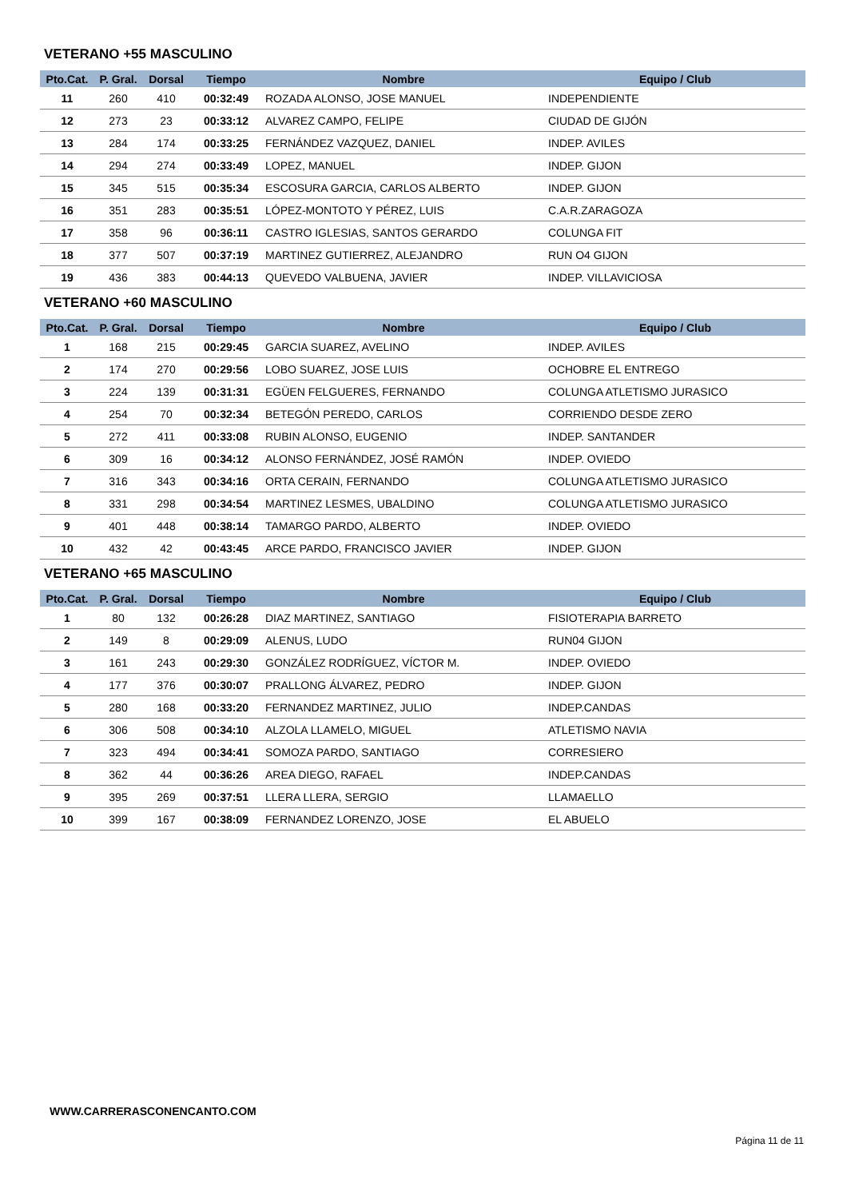VETERANO +55 MASCULINO
| Pto.Cat. | P. Gral. | Dorsal | Tiempo | Nombre | Equipo / Club |
| --- | --- | --- | --- | --- | --- |
| 11 | 260 | 410 | 00:32:49 | ROZADA ALONSO, JOSE MANUEL | INDEPENDIENTE |
| 12 | 273 | 23 | 00:33:12 | ALVAREZ CAMPO, FELIPE | CIUDAD DE GIJÓN |
| 13 | 284 | 174 | 00:33:25 | FERNÁNDEZ VAZQUEZ, DANIEL | INDEP. AVILES |
| 14 | 294 | 274 | 00:33:49 | LOPEZ, MANUEL | INDEP. GIJON |
| 15 | 345 | 515 | 00:35:34 | ESCOSURA GARCIA, CARLOS ALBERTO | INDEP. GIJON |
| 16 | 351 | 283 | 00:35:51 | LÓPEZ-MONTOTO Y PÉREZ, LUIS | C.A.R.ZARAGOZA |
| 17 | 358 | 96 | 00:36:11 | CASTRO IGLESIAS, SANTOS GERARDO | COLUNGA FIT |
| 18 | 377 | 507 | 00:37:19 | MARTINEZ GUTIERREZ, ALEJANDRO | RUN O4 GIJON |
| 19 | 436 | 383 | 00:44:13 | QUEVEDO VALBUENA, JAVIER | INDEP. VILLAVICIOSA |
VETERANO +60 MASCULINO
| Pto.Cat. | P. Gral. | Dorsal | Tiempo | Nombre | Equipo / Club |
| --- | --- | --- | --- | --- | --- |
| 1 | 168 | 215 | 00:29:45 | GARCIA SUAREZ, AVELINO | INDEP. AVILES |
| 2 | 174 | 270 | 00:29:56 | LOBO SUAREZ, JOSE LUIS | OCHOBRE EL ENTREGO |
| 3 | 224 | 139 | 00:31:31 | EGÜEN FELGUERES, FERNANDO | COLUNGA ATLETISMO JURASICO |
| 4 | 254 | 70 | 00:32:34 | BETEGÓN PEREDO, CARLOS | CORRIENDO DESDE ZERO |
| 5 | 272 | 411 | 00:33:08 | RUBIN ALONSO, EUGENIO | INDEP. SANTANDER |
| 6 | 309 | 16 | 00:34:12 | ALONSO FERNÁNDEZ, JOSÉ RAMÓN | INDEP. OVIEDO |
| 7 | 316 | 343 | 00:34:16 | ORTA CERAIN, FERNANDO | COLUNGA ATLETISMO JURASICO |
| 8 | 331 | 298 | 00:34:54 | MARTINEZ LESMES, UBALDINO | COLUNGA ATLETISMO JURASICO |
| 9 | 401 | 448 | 00:38:14 | TAMARGO PARDO, ALBERTO | INDEP. OVIEDO |
| 10 | 432 | 42 | 00:43:45 | ARCE PARDO, FRANCISCO JAVIER | INDEP. GIJON |
VETERANO +65 MASCULINO
| Pto.Cat. | P. Gral. | Dorsal | Tiempo | Nombre | Equipo / Club |
| --- | --- | --- | --- | --- | --- |
| 1 | 80 | 132 | 00:26:28 | DIAZ MARTINEZ, SANTIAGO | FISIOTERAPIA BARRETO |
| 2 | 149 | 8 | 00:29:09 | ALENUS, LUDO | RUN04 GIJON |
| 3 | 161 | 243 | 00:29:30 | GONZÁLEZ RODRÍGUEZ, VÍCTOR M. | INDEP. OVIEDO |
| 4 | 177 | 376 | 00:30:07 | PRALLONG ÁLVAREZ, PEDRO | INDEP. GIJON |
| 5 | 280 | 168 | 00:33:20 | FERNANDEZ MARTINEZ, JULIO | INDEP.CANDAS |
| 6 | 306 | 508 | 00:34:10 | ALZOLA LLAMELO, MIGUEL | ATLETISMO NAVIA |
| 7 | 323 | 494 | 00:34:41 | SOMOZA PARDO, SANTIAGO | CORRESIERO |
| 8 | 362 | 44 | 00:36:26 | AREA DIEGO, RAFAEL | INDEP.CANDAS |
| 9 | 395 | 269 | 00:37:51 | LLERA LLERA, SERGIO | LLAMAELLO |
| 10 | 399 | 167 | 00:38:09 | FERNANDEZ LORENZO, JOSE | EL ABUELO |
WWW.CARRERASCONENCANTO.COM
Página 11 de 11